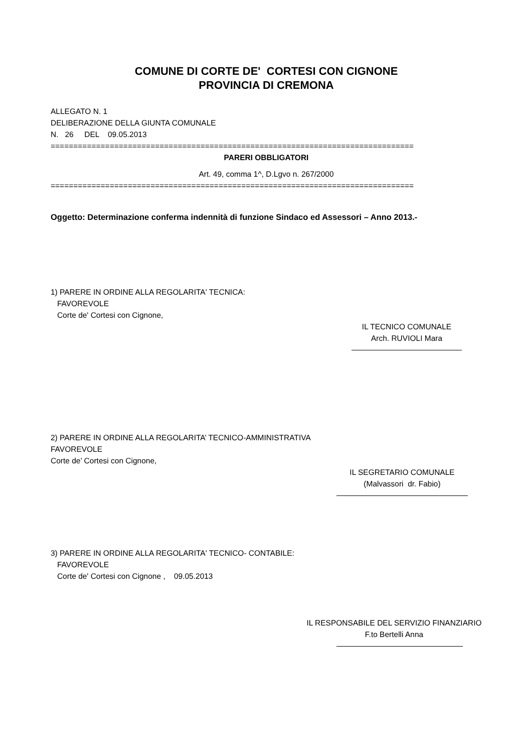COMUNE DI CORTE DE' CORTESI CON CIGNONE
PROVINCIA DI CREMONA
ALLEGATO N. 1
DELIBERAZIONE DELLA GIUNTA COMUNALE
N. 26 DEL 09.05.2013
================================================================================
PARERI OBBLIGATORI
Art. 49, comma 1^, D.Lgvo n. 267/2000
================================================================================
Oggetto: Determinazione conferma indennità di funzione Sindaco ed Assessori – Anno 2013.-
1) PARERE IN ORDINE ALLA REGOLARITA' TECNICA:
FAVOREVOLE
Corte de' Cortesi con Cignone,
IL TECNICO COMUNALE
Arch. RUVIOLI Mara
2) PARERE IN ORDINE ALLA REGOLARITA’ TECNICO-AMMINISTRATIVA
FAVOREVOLE
Corte de’ Cortesi con Cignone,
IL SEGRETARIO COMUNALE
(Malvassori dr. Fabio)
3) PARERE IN ORDINE ALLA REGOLARITA' TECNICO- CONTABILE:
FAVOREVOLE
Corte de' Cortesi con Cignone , 09.05.2013
IL RESPONSABILE DEL SERVIZIO FINANZIARIO
F.to Bertelli Anna